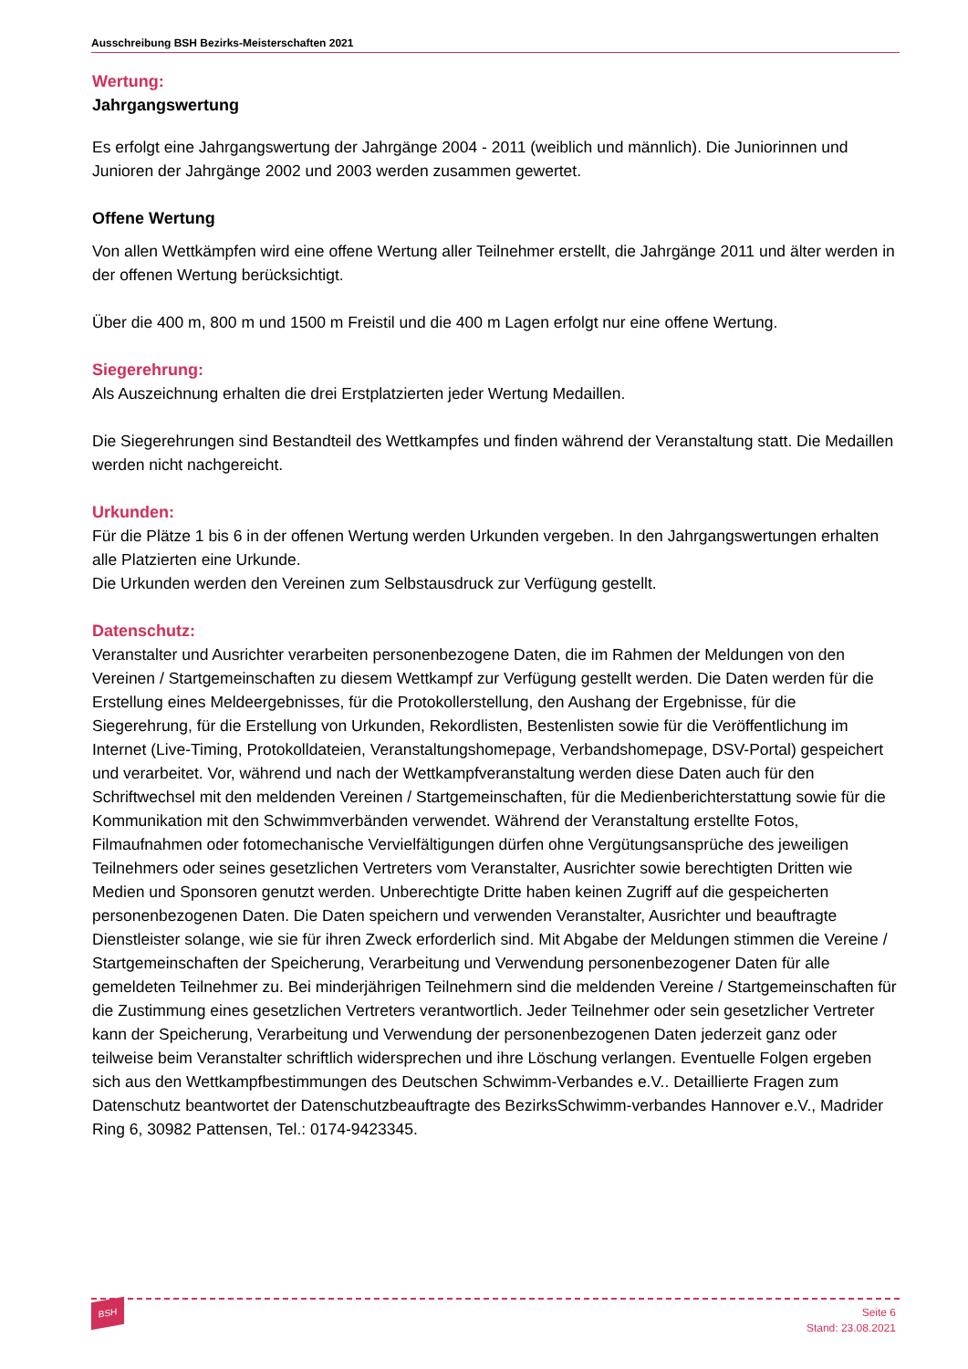Ausschreibung BSH Bezirks-Meisterschaften 2021
Wertung:
Jahrgangswertung
Es erfolgt eine Jahrgangswertung der Jahrgänge 2004 - 2011 (weiblich und männlich). Die Juniorinnen und Junioren der Jahrgänge 2002 und 2003 werden zusammen gewertet.
Offene Wertung
Von allen Wettkämpfen wird eine offene Wertung aller Teilnehmer erstellt, die Jahrgänge 2011 und älter werden in der offenen Wertung berücksichtigt.
Über die 400 m, 800 m und 1500 m Freistil und die 400 m Lagen erfolgt nur eine offene Wertung.
Siegerehrung:
Als Auszeichnung erhalten die drei Erstplatzierten jeder Wertung Medaillen.
Die Siegerehrungen sind Bestandteil des Wettkampfes und finden während der Veranstaltung statt. Die Medaillen werden nicht nachgereicht.
Urkunden:
Für die Plätze 1 bis 6 in der offenen Wertung werden Urkunden vergeben. In den Jahrgangswertungen erhalten alle Platzierten eine Urkunde.
Die Urkunden werden den Vereinen zum Selbstausdruck zur Verfügung gestellt.
Datenschutz:
Veranstalter und Ausrichter verarbeiten personenbezogene Daten, die im Rahmen der Meldungen von den Vereinen / Startgemeinschaften zu diesem Wettkampf zur Verfügung gestellt werden. Die Daten werden für die Erstellung eines Meldeergebnisses, für die Protokollerstellung, den Aushang der Ergebnisse, für die Siegerehrung, für die Erstellung von Urkunden, Rekordlisten, Bestenlisten sowie für die Veröffentlichung im Internet (Live-Timing, Protokolldateien, Veranstaltungshomepage, Verbandshomepage, DSV-Portal) gespeichert und verarbeitet. Vor, während und nach der Wettkampfveranstaltung werden diese Daten auch für den Schriftwechsel mit den meldenden Vereinen / Startgemeinschaften, für die Medienberichterstattung sowie für die Kommunikation mit den Schwimmverbänden verwendet. Während der Veranstaltung erstellte Fotos, Filmaufnahmen oder fotomechanische Vervielfältigungen dürfen ohne Vergütungsansprüche des jeweiligen Teilnehmers oder seines gesetzlichen Vertreters vom Veranstalter, Ausrichter sowie berechtigten Dritten wie Medien und Sponsoren genutzt werden. Unberechtigte Dritte haben keinen Zugriff auf die gespeicherten personenbezogenen Daten. Die Daten speichern und verwenden Veranstalter, Ausrichter und beauftragte Dienstleister solange, wie sie für ihren Zweck erforderlich sind. Mit Abgabe der Meldungen stimmen die Vereine / Startgemeinschaften der Speicherung, Verarbeitung und Verwendung personenbezogener Daten für alle gemeldeten Teilnehmer zu. Bei minderjährigen Teilnehmern sind die meldenden Vereine / Startgemeinschaften für die Zustimmung eines gesetzlichen Vertreters verantwortlich. Jeder Teilnehmer oder sein gesetzlicher Vertreter kann der Speicherung, Verarbeitung und Verwendung der personenbezogenen Daten jederzeit ganz oder teilweise beim Veranstalter schriftlich widersprechen und ihre Löschung verlangen. Eventuelle Folgen ergeben sich aus den Wettkampfbestimmungen des Deutschen Schwimm-Verbandes e.V.. Detaillierte Fragen zum Datenschutz beantwortet der Datenschutzbeauftragte des BezirksSchwimm-verbandes Hannover e.V., Madrider Ring 6, 30982 Pattensen, Tel.: 0174-9423345.
BSH
Seite 6
Stand: 23.08.2021